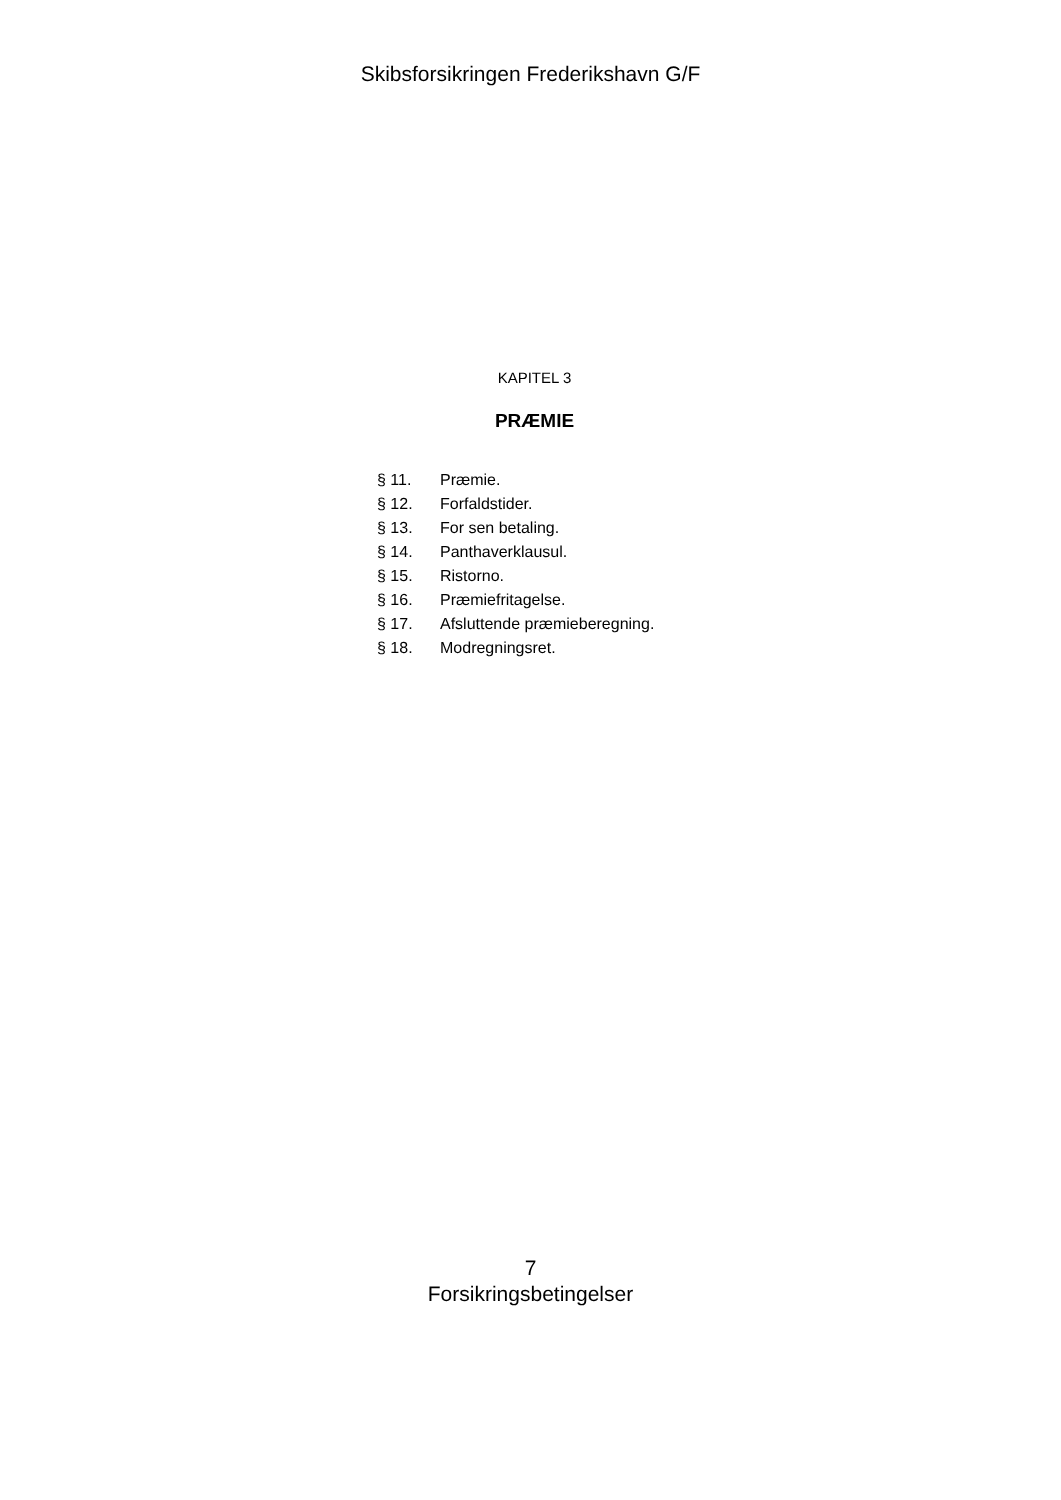Skibsforsikringen Frederikshavn G/F
KAPITEL 3
PRÆMIE
| § 11. | Præmie. |
| § 12. | Forfaldstider. |
| § 13. | For sen betaling. |
| § 14. | Panthaverklausul. |
| § 15. | Ristorno. |
| § 16. | Præmiefritagelse. |
| § 17. | Afsluttende præmieberegning. |
| § 18. | Modregningsret. |
7
Forsikringsbetingelser